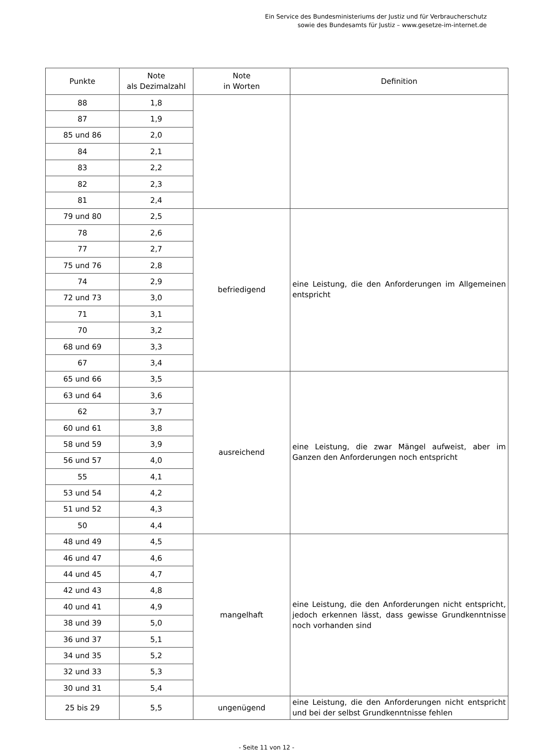Ein Service des Bundesministeriums der Justiz und für Verbraucherschutz
sowie des Bundesamts für Justiz – www.gesetze-im-internet.de
| Punkte | Note als Dezimalzahl | Note in Worten | Definition |
| --- | --- | --- | --- |
| 88 | 1,8 | | |
| 87 | 1,9 | | |
| 85 und 86 | 2,0 | | |
| 84 | 2,1 | | |
| 83 | 2,2 | | |
| 82 | 2,3 | | |
| 81 | 2,4 | | |
| 79 und 80 | 2,5 | befriedigend | eine Leistung, die den Anforderungen im Allgemeinen entspricht |
| 78 | 2,6 | | |
| 77 | 2,7 | | |
| 75 und 76 | 2,8 | | |
| 74 | 2,9 | | |
| 72 und 73 | 3,0 | | |
| 71 | 3,1 | | |
| 70 | 3,2 | | |
| 68 und 69 | 3,3 | | |
| 67 | 3,4 | | |
| 65 und 66 | 3,5 | ausreichend | eine Leistung, die zwar Mängel aufweist, aber im Ganzen den Anforderungen noch entspricht |
| 63 und 64 | 3,6 | | |
| 62 | 3,7 | | |
| 60 und 61 | 3,8 | | |
| 58 und 59 | 3,9 | | |
| 56 und 57 | 4,0 | | |
| 55 | 4,1 | | |
| 53 und 54 | 4,2 | | |
| 51 und 52 | 4,3 | | |
| 50 | 4,4 | | |
| 48 und 49 | 4,5 | mangelhaft | eine Leistung, die den Anforderungen nicht entspricht, jedoch erkennen lässt, dass gewisse Grundkenntnisse noch vorhanden sind |
| 46 und 47 | 4,6 | | |
| 44 und 45 | 4,7 | | |
| 42 und 43 | 4,8 | | |
| 40 und 41 | 4,9 | | |
| 38 und 39 | 5,0 | | |
| 36 und 37 | 5,1 | | |
| 34 und 35 | 5,2 | | |
| 32 und 33 | 5,3 | | |
| 30 und 31 | 5,4 | | |
| 25 bis 29 | 5,5 | ungenügend | eine Leistung, die den Anforderungen nicht entspricht und bei der selbst Grundkenntnisse fehlen |
- Seite 11 von 12 -